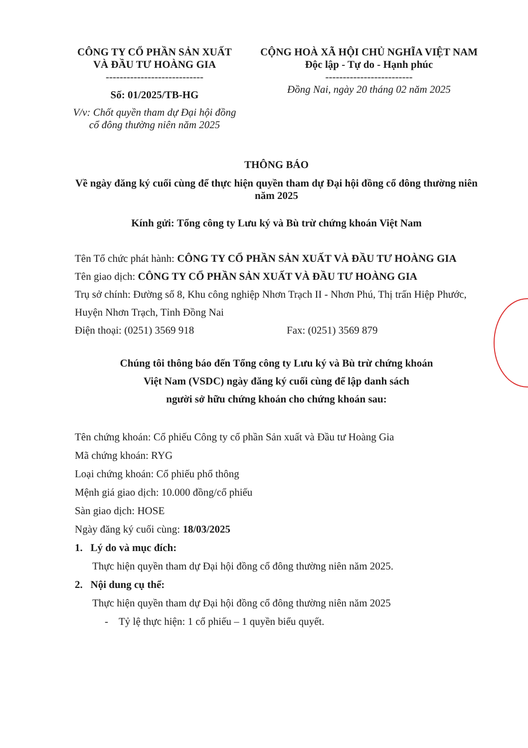CÔNG TY CỔ PHẦN SẢN XUẤT
VÀ ĐẦU TƯ HOÀNG GIA
----------------------------
Số: 01/2025/TB-HG
V/v: Chốt quyền tham dự Đại hội đồng cổ đông thường niên năm 2025
CỘNG HOÀ XÃ HỘI CHỦ NGHĨA VIỆT NAM
Độc lập - Tự do - Hạnh phúc
-------------------------
Đồng Nai, ngày 20 tháng 02 năm 2025
THÔNG BÁO
Về ngày đăng ký cuối cùng để thực hiện quyền tham dự Đại hội đồng cổ đông thường niên năm 2025
Kính gửi: Tổng công ty Lưu ký và Bù trừ chứng khoán Việt Nam
Tên Tổ chức phát hành: CÔNG TY CỔ PHẦN SẢN XUẤT VÀ ĐẦU TƯ HOÀNG GIA
Tên giao dịch: CÔNG TY CỔ PHẦN SẢN XUẤT VÀ ĐẦU TƯ HOÀNG GIA
Trụ sở chính: Đường số 8, Khu công nghiệp Nhơn Trạch II - Nhơn Phú, Thị trấn Hiệp Phước, Huyện Nhơn Trạch, Tỉnh Đồng Nai
Điện thoại: (0251) 3569 918 Fax: (0251) 3569 879
Chúng tôi thông báo đến Tổng công ty Lưu ký và Bù trừ chứng khoán
Việt Nam (VSDC) ngày đăng ký cuối cùng để lập danh sách
người sở hữu chứng khoán cho chứng khoán sau:
Tên chứng khoán: Cổ phiếu Công ty cổ phần Sản xuất và Đầu tư Hoàng Gia
Mã chứng khoán: RYG
Loại chứng khoán: Cổ phiếu phổ thông
Mệnh giá giao dịch: 10.000 đồng/cổ phiếu
Sàn giao dịch: HOSE
Ngày đăng ký cuối cùng: 18/03/2025
1. Lý do và mục đích:
Thực hiện quyền tham dự Đại hội đồng cổ đông thường niên năm 2025.
2. Nội dung cụ thể:
Thực hiện quyền tham dự Đại hội đồng cổ đông thường niên năm 2025
- Tỷ lệ thực hiện: 1 cổ phiếu – 1 quyền biểu quyết.